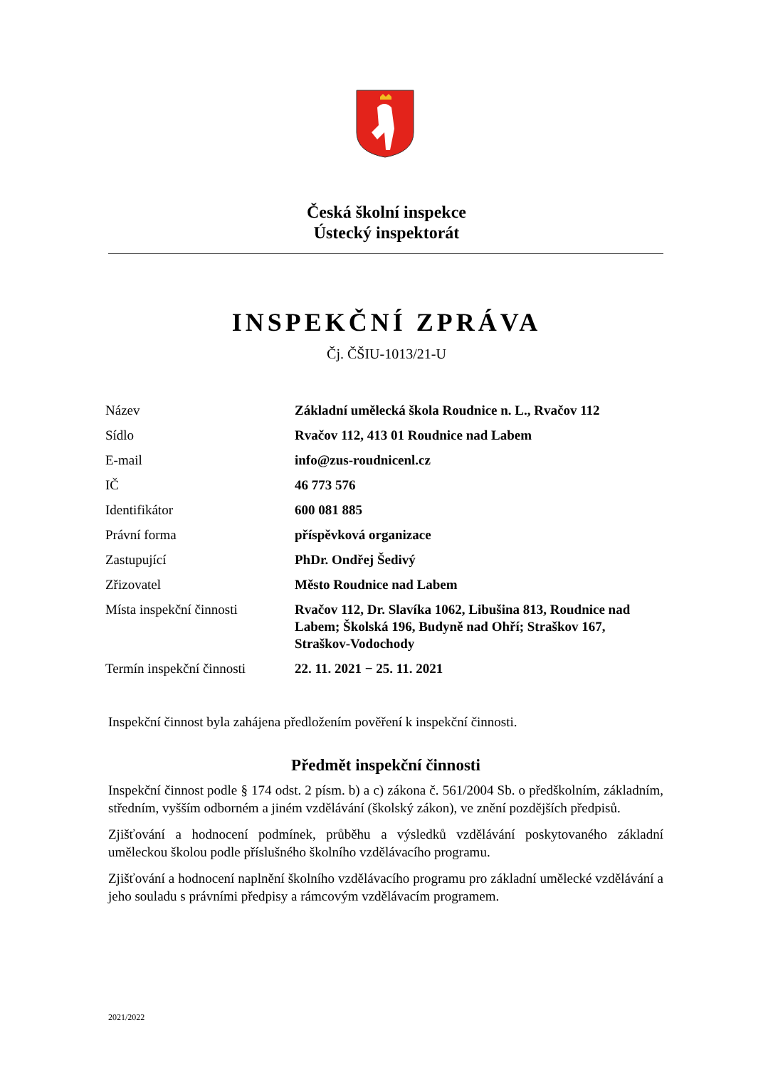Česká školní inspekce
Ústecký inspektorát
INSPEKČNÍ ZPRÁVA
Čj. ČŠIU-1013/21-U
| Název | Základní umělecká škola Roudnice n. L., Rvačov 112 |
| Sídlo | Rvačov 112, 413 01 Roudnice nad Labem |
| E-mail | info@zus-roudnicenl.cz |
| IČ | 46 773 576 |
| Identifikátor | 600 081 885 |
| Právní forma | příspěvková organizace |
| Zastupující | PhDr. Ondřej Šedivý |
| Zřizovatel | Město Roudnice nad Labem |
| Místa inspekční činnosti | Rvačov 112, Dr. Slavíka 1062, Libušina 813, Roudnice nad Labem; Školská 196, Budyně nad Ohří; Straškov 167, Straškov-Vodochody |
| Termín inspekční činnosti | 22. 11. 2021 − 25. 11. 2021 |
Inspekční činnost byla zahájena předložením pověření k inspekční činnosti.
Předmět inspekční činnosti
Inspekční činnost podle § 174 odst. 2 písm. b) a c) zákona č. 561/2004 Sb. o předškolním, základním, středním, vyšším odborném a jiném vzdělávání (školský zákon), ve znění pozdějších předpisů.
Zjišťování a hodnocení podmínek, průběhu a výsledků vzdělávání poskytovaného základní uměleckou školou podle příslušného školního vzdělávacího programu.
Zjišťování a hodnocení naplnění školního vzdělávacího programu pro základní umělecké vzdělávání a jeho souladu s právními předpisy a rámcovým vzdělávacím programem.
2021/2022